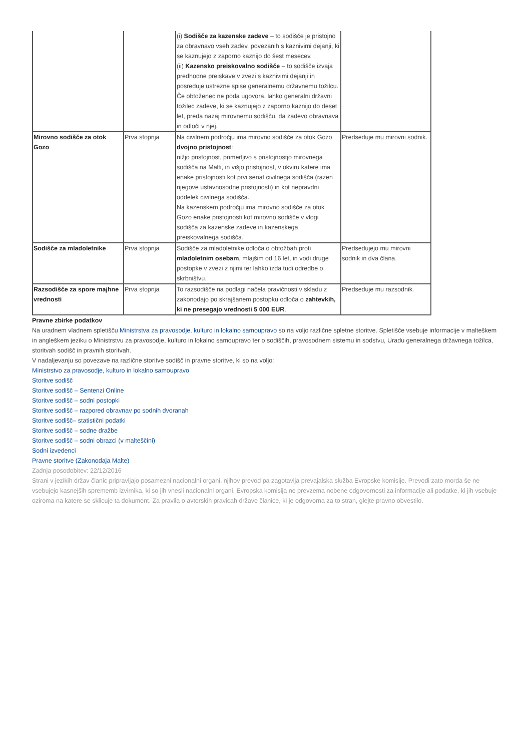| | | (i) Sodišče za kazenske zadeve – to sodišče je pristojno za obravnavo vseh zadev, povezanih s kaznivimi dejanji, ki se kaznujejo z zaporno kaznijo do šest mesecev. (ii) Kazensko preiskovalno sodišče – to sodišče izvaja predhodne preiskave v zvezi s kaznivimi dejanji in posreduje ustrezne spise generalnemu državnemu tožilcu. Če obtoženec ne poda ugovora, lahko generalni državni tožilec zadeve, ki se kaznujejo z zaporno kaznijo do deset let, preda nazaj mirovnemu sodišču, da zadevo obravnava in odloči v njej. | |
| Mirovno sodišče za otok Gozo | Prva stopnja | Na civilnem področju ima mirovno sodišče za otok Gozo dvojno pristojnost : nižjo pristojnost, primerljivo s pristojnostjo mirovnega sodišča na Malti, in višjo pristojnost, v okviru katere ima enake pristojnosti kot prvi senat civilnega sodišča (razen njegove ustavnosodne pristojnosti) in kot nepravdni oddelek civilnega sodišča. Na kazenskem področju ima mirovno sodišče za otok Gozo enake pristojnosti kot mirovno sodišče v vlogi sodišča za kazenske zadeve in kazenskega preiskovalnega sodišča. | Predseduje mu mirovni sodnik. |
| Sodišče za mladoletnike | Prva stopnja | Sodišče za mladoletnike odloča o obtožbah proti mladoletnim osebam , mlajšim od 16 let, in vodi druge postopke v zvezi z njimi ter lahko izda tudi odredbe o skrbništvu. | Predsedujejo mu mirovni sodnik in dva člana. |
| Razsodišče za spore majhne vrednosti | Prva stopnja | To razsodišče na podlagi načela pravičnosti v skladu z zakonodajo po skrajšanem postopku odloča o zahtevkih, ki ne presegajo vrednosti 5 000 EUR . | Predseduje mu razsodnik. |
Pravne zbirke podatkov
Na uradnem vladnem spletišču Ministrstva za pravosodje, kulturo in lokalno samoupravo so na voljo različne spletne storitve. Spletišče vsebuje informacije v malteškem in angleškem jeziku o Ministrstvu za pravosodje, kulturo in lokalno samoupravo ter o sodiščih, pravosodnem sistemu in sodstvu, Uradu generalnega državnega tožilca, storitvah sodišč in pravnih storitvah.
V nadaljevanju so povezave na različne storitve sodišč in pravne storitve, ki so na voljo:
Ministrstvo za pravosodje, kulturo in lokalno samoupravo
Storitve sodišč
Storitve sodišč – Sentenzi Online
Storitve sodišč – sodni postopki
Storitve sodišč – razpored obravnav po sodnih dvoranah
Storitve sodišč– statistični podatki
Storitve sodišč – sodne dražbe
Storitve sodišč – sodni obrazci (v malteščini)
Sodni izvedenci
Pravne storitve (Zakonodaja Malte)
Zadnja posodobitev: 22/12/2016
Strani v jezikih držav članic pripravljajo posamezni nacionalni organi, njihov prevod pa zagotavlja prevajalska služba Evropske komisije. Prevodi zato morda še ne vsebujejo kasnejših sprememb izvirnika, ki so jih vnesli nacionalni organi. Evropska komisija ne prevzema nobene odgovornosti za informacije ali podatke, ki jih vsebuje oziroma na katere se sklicuje ta dokument. Za pravila o avtorskih pravicah države članice, ki je odgovorna za to stran, glejte pravno obvestilo.